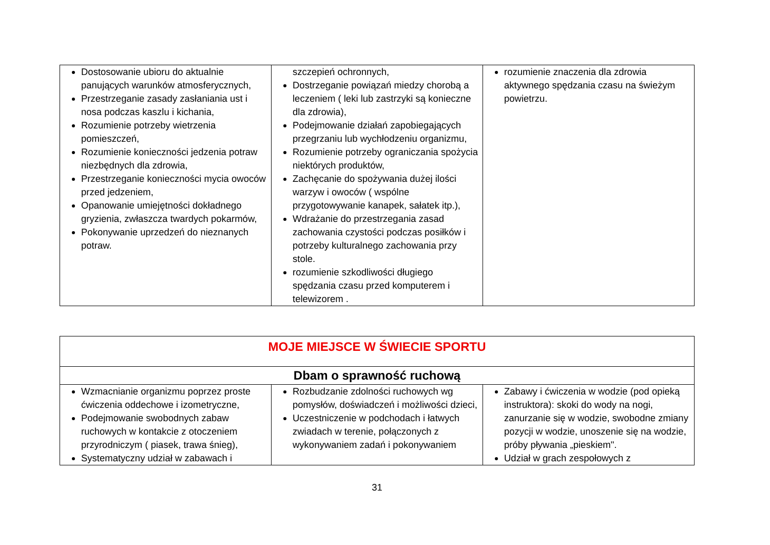| Dostosowanie ubioru do aktualnie panujących warunków atmosferycznych, Przestrzeganie zasady zasłaniania ust i nosa podczas kaszlu i kichania, Rozumienie potrzeby wietrzenia pomieszczeń, Rozumienie konieczności jedzenia potraw niezbędnych dla zdrowia, Przestrzeganie konieczności mycia owoców przed jedzeniem, Opanowanie umiejętności dokładnego gryzienia, zwłaszcza twardych pokarmów, Pokonywanie uprzedzeń do nieznanych potraw. | szczepień ochronnych, Dostrzeganie powiązań miedzy chorobą a leczeniem ( leki lub zastrzyki są konieczne dla zdrowia), Podejmowanie działań zapobiegających przegrzaniu lub wychłodzeniu organizmu, Rozumienie potrzeby ograniczania spożycia niektórych produktów, Zachęcanie do spożywania dużej ilości warzyw i owoców ( wspólne przygotowywanie kanapek, sałatek itp.), Wdrażanie do przestrzegania zasad zachowania czystości podczas posiłków i potrzeby kulturalnego zachowania przy stole. rozumienie szkodliwości długiego spędzania czasu przed komputerem i telewizorem . | rozumienie znaczenia dla zdrowia aktywnego spędzania czasu na świeżym powietrzu. |
| MOJE MIEJSCE W ŚWIECIE SPORTU | | |
| Dbam o sprawność ruchową | | |
| Wzmacnianie organizmu poprzez proste ćwiczenia oddechowe i izometryczne, Podejmowanie swobodnych zabaw ruchowych w kontakcie z otoczeniem przyrodniczym ( piasek, trawa śnieg), Systematyczny udział w zabawach i | Rozbudzanie zdolności ruchowych wg pomysłów, doświadczeń i możliwości dzieci, Uczestniczenie w podchodach i łatwych zwiadach w terenie, połączonych z wykonywaniem zadań i pokonywaniem | Zabawy i ćwiczenia w wodzie (pod opieką instruktora): skoki do wody na nogi, zanurzanie się w wodzie, swobodne zmiany pozycji w wodzie, unoszenie się na wodzie, próby pływania „pieskiem". Udział w grach zespołowych z |
31